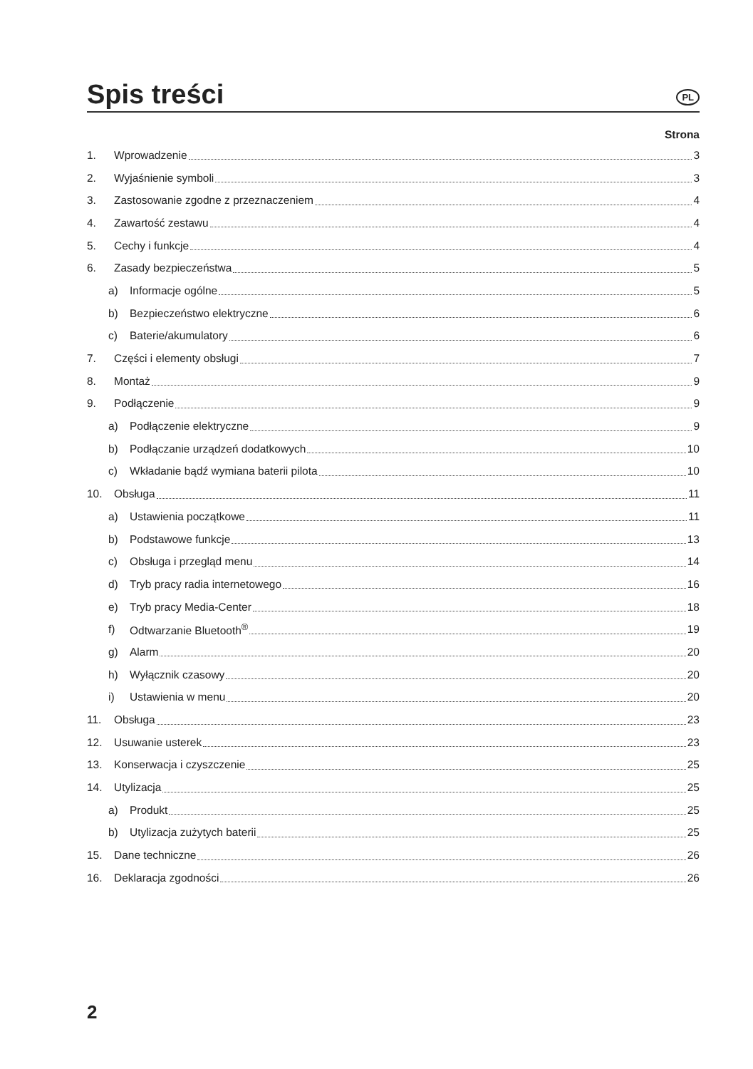Spis treści
PL
Strona
1. Wprowadzenie 3
2. Wyjaśnienie symboli 3
3. Zastosowanie zgodne z przeznaczeniem 4
4. Zawartość zestawu 4
5. Cechy i funkcje 4
6. Zasady bezpieczeństwa 5
a) Informacje ogólne 5
b) Bezpieczeństwo elektryczne 6
c) Baterie/akumulatory 6
7. Części i elementy obsługi 7
8. Montaż 9
9. Podłączenie 9
a) Podłączenie elektryczne 9
b) Podłączanie urządzeń dodatkowych 10
c) Wkładanie bądź wymiana baterii pilota 10
10. Obsługa 11
a) Ustawienia początkowe 11
b) Podstawowe funkcje 13
c) Obsługa i przegląd menu 14
d) Tryb pracy radia internetowego 16
e) Tryb pracy Media-Center 18
f) Odtwarzanie Bluetooth<sup>®</sup> 19
g) Alarm 20
h) Wyłącznik czasowy 20
i) Ustawienia w menu 20
11. Obsługa 23
12. Usuwanie usterek 23
13. Konserwacja i czyszczenie 25
14. Utylizacja 25
a) Produkt 25
b) Utylizacja zużytych baterii 25
15. Dane techniczne 26
16. Deklaracja zgodności 26
2